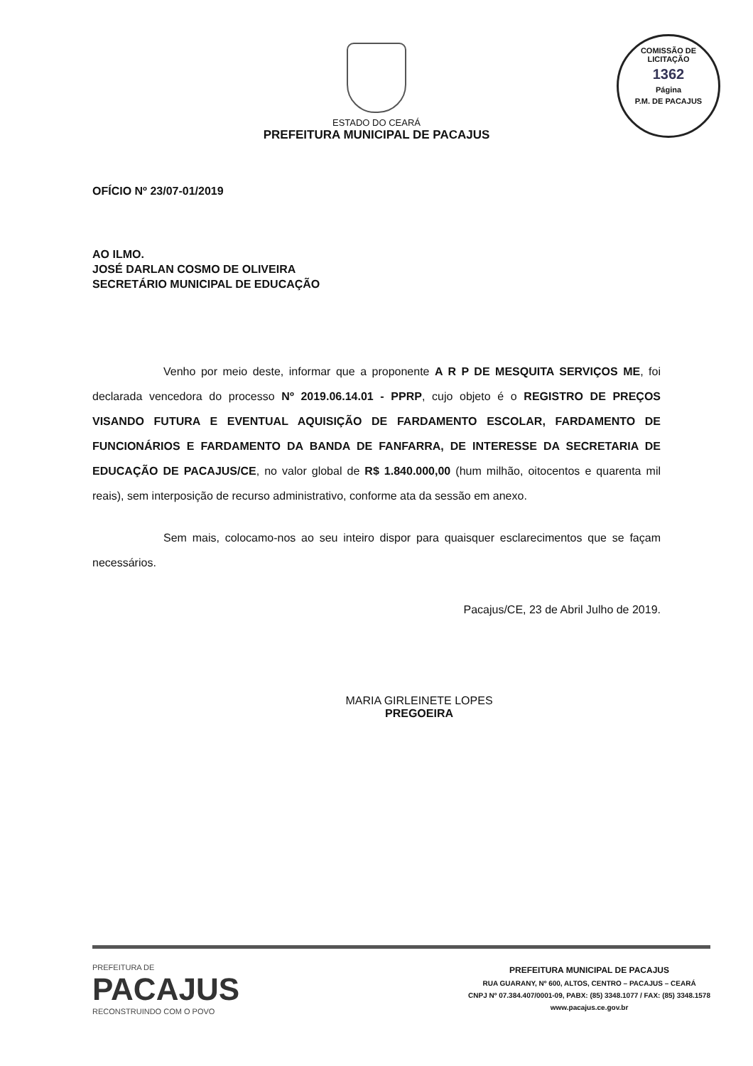ESTADO DO CEARÁ
PREFEITURA MUNICIPAL DE PACAJUS
COMISSÃO DE LICITAÇÃO
1362
Página
P.M. DE PACAJUS
OFÍCIO Nº 23/07-01/2019
AO ILMO.
JOSÉ DARLAN COSMO DE OLIVEIRA
SECRETÁRIO MUNICIPAL DE EDUCAÇÃO
Venho por meio deste, informar que a proponente A R P DE MESQUITA SERVIÇOS ME, foi declarada vencedora do processo Nº 2019.06.14.01 - PPRP, cujo objeto é o REGISTRO DE PREÇOS VISANDO FUTURA E EVENTUAL AQUISIÇÃO DE FARDAMENTO ESCOLAR, FARDAMENTO DE FUNCIONÁRIOS E FARDAMENTO DA BANDA DE FANFARRA, DE INTERESSE DA SECRETARIA DE EDUCAÇÃO DE PACAJUS/CE, no valor global de R$ 1.840.000,00 (hum milhão, oitocentos e quarenta mil reais), sem interposição de recurso administrativo, conforme ata da sessão em anexo.
Sem mais, colocamo-nos ao seu inteiro dispor para quaisquer esclarecimentos que se façam necessários.
Pacajus/CE, 23 de Abril Julho de 2019.
MARIA GIRLEINETE LOPES
PREGOEIRA
PREFEITURA DE
PACAJUS
RECONSTRUINDO COM O POVO
PREFEITURA MUNICIPAL DE PACAJUS
RUA GUARANY, Nº 600, ALTOS, CENTRO – PACAJUS – CEARÁ
CNPJ Nº 07.384.407/0001-09, PABX: (85) 3348.1077 / FAX: (85) 3348.1578
www.pacajus.ce.gov.br